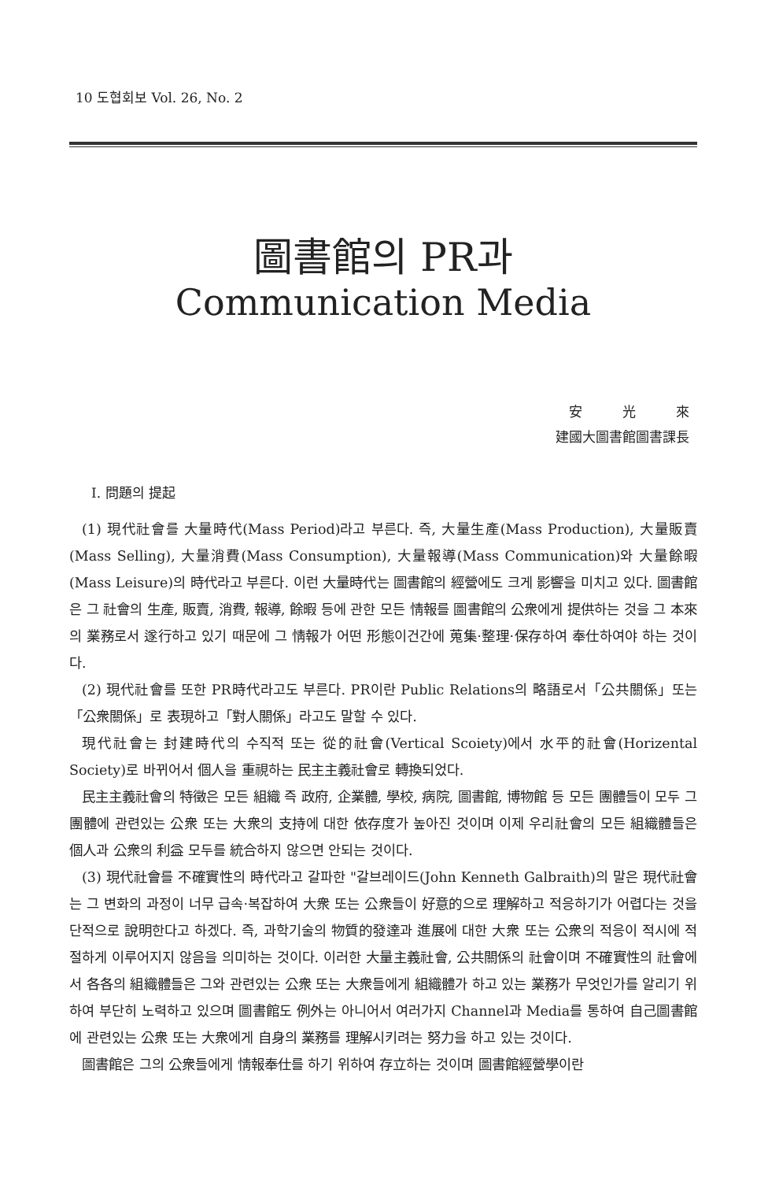10 도협회보 Vol. 26, No. 2
圖書館의 PR과
Communication Media
安　　　光　　　來
建國大圖書館圖書課長
Ⅰ. 問題의 提起
(1) 現代社會를 大量時代(Mass Period)라고 부른다. 즉, 大量生產(Mass Production), 大量販賣(Mass Selling), 大量消費(Mass Consumption), 大量報導(Mass Communication)와 大量餘暇(Mass Leisure)의 時代라고 부른다. 이런 大量時代는 圖書館의 經營에도 크게 影響을 미치고 있다. 圖書館은 그 社會의 生產, 販賣, 消費, 報導, 餘暇 등에 관한 모든 情報를 圖書館의 公衆에게 提供하는 것을 그 本來의 業務로서 遂行하고 있기 때문에 그 情報가 어떤 形態이건간에 蒐集·整理·保存하여 奉仕하여야 하는 것이다.
(2) 現代社會를 또한 PR時代라고도 부른다. PR이란 Public Relations의 略語로서「公共關係」또는「公衆關係」로 表現하고「對人關係」라고도 말할 수 있다.
現代社會는 封建時代의 수직적 또는 從的社會(Vertical Scoiety)에서 水平的社會(Horizental Society)로 바뀌어서 個人을 重視하는 民主主義社會로 轉換되었다.
民主主義社會의 特徵은 모든 組織 즉 政府, 企業體, 學校, 病院, 圖書館, 博物館 등 모든 團體들이 모두 그 團體에 관련있는 公衆 또는 大衆의 支持에 대한 依存度가 높아진 것이며 이제 우리社會의 모든 組織體들은 個人과 公衆의 利益 모두를 統合하지 않으면 안되는 것이다.
(3) 現代社會를 不確實性의 時代라고 갈파한 "갈브레이드(John Kenneth Galbraith)의 말은 現代社會는 그 변화의 과정이 너무 급속·복잡하여 大衆 또는 公衆들이 好意的으로 理解하고 적응하기가 어렵다는 것을 단적으로 說明한다고 하겠다. 즉, 과학기술의 物質的發達과 進展에 대한 大衆 또는 公衆의 적응이 적시에 적절하게 이루어지지 않음을 의미하는 것이다. 이러한 大量主義社會, 公共關係의 社會이며 不確實性의 社會에서 各各의 組織體들은 그와 관련있는 公衆 또는 大衆들에게 組織體가 하고 있는 業務가 무엇인가를 알리기 위하여 부단히 노력하고 있으며 圖書館도 例外는 아니어서 여러가지 Channel과 Media를 통하여 自己圖書館에 관련있는 公衆 또는 大衆에게 自身의 業務를 理解시키려는 努力을 하고 있는 것이다.
圖書館은 그의 公衆들에게 情報奉仕를 하기 위하여 存立하는 것이며 圖書館經營學이란